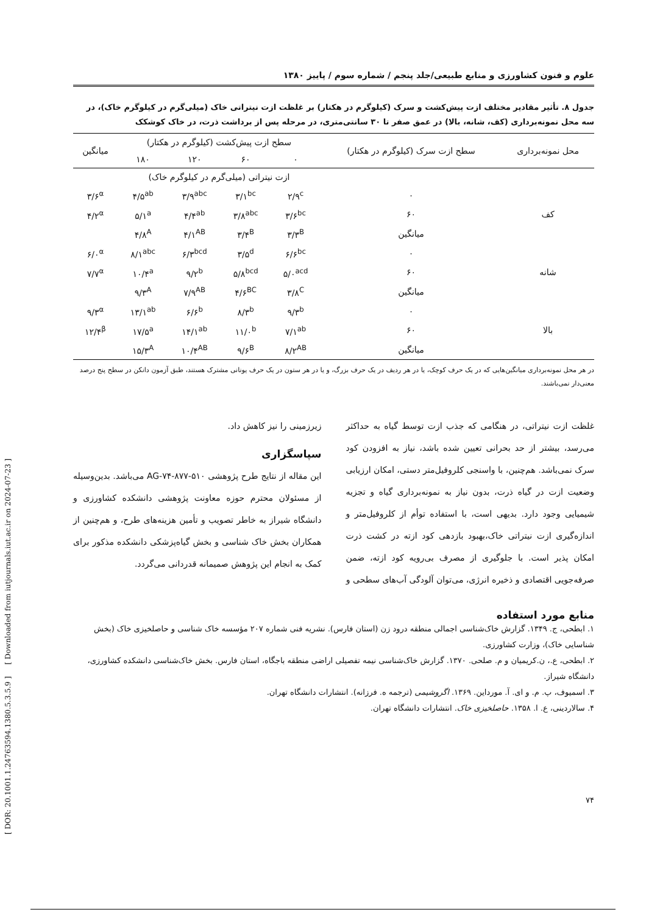علوم و فنون کشاورزی و منابع طبیعی/جلد پنجم / شماره سوم / پاییز ۱۳۸۰
جدول ۸. تأثیر مقادیر مختلف ازت پیش‌کشت و سرک (کیلوگرم در هکتار) بر غلظت ازت نیتراتی خاک (میلی‌گرم در کیلوگرم خاک)، در سه محل نمونه‌برداری (کف، شانه، بالا) در عمق صفر تا ۳۰ سانتی‌متری، در مرحله پس از برداشت ذرت، در خاک کوشکک
| محل نمونه‌برداری | سطح ازت سرک (کیلوگرم در هکتار) | سطح ازت پیش‌کشت (کیلوگرم در هکتار) | | | | میانگین |
| --- | --- | --- | --- | --- | --- | --- |
| | | ۰ | ۶۰ | ۱۲۰ | ۱۸۰ | |
| | | ازت نیتراتی (میلی‌گرم در کیلوگرم خاک) | | | | |
| کف | ۰ | ۲/۹<sup>c</sup> | ۳/۱<sup>bc</sup> | ۳/۹<sup>abc</sup> | ۴/۵<sup>ab</sup> | ۳/۶<sup>α</sup> |
| | ۶۰ | ۳/۶<sup>bc</sup> | ۳/۸<sup>abc</sup> | ۴/۴<sup>ab</sup> | ۵/۱<sup>a</sup> | ۴/۲<sup>α</sup> |
| | میانگین | ۳/۳<sup>B</sup> | ۳/۴<sup>B</sup> | ۴/۱<sup>AB</sup> | ۴/۸<sup>A</sup> | |
| شانه | ۰ | ۶/۶<sup>bc</sup> | ۳/۵<sup>d</sup> | ۶/۳<sup>bcd</sup> | ۸/۱<sup>abc</sup> | ۶/۰<sup>α</sup> |
| | ۶۰ | ۵/۰<sup>acd</sup> | ۵/۸<sup>bcd</sup> | ۹/۲<sup>b</sup> | ۱۰/۴<sup>a</sup> | ۷/۷<sup>α</sup> |
| | میانگین | ۳/۸<sup>C</sup> | ۴/۶<sup>BC</sup> | ۷/۹<sup>AB</sup> | ۹/۳<sup>A</sup> | |
| بالا | ۰ | ۹/۳<sup>b</sup> | ۸/۳<sup>b</sup> | ۶/۶<sup>b</sup> | ۱۳/۱<sup>ab</sup> | ۹/۳<sup>α</sup> |
| | ۶۰ | ۷/۱<sup>ab</sup> | ۱۱/۰<sup>b</sup> | ۱۴/۱<sup>ab</sup> | ۱۷/۵<sup>a</sup> | ۱۲/۴<sup>β</sup> |
| | میانگین | ۸/۲<sup>AB</sup> | ۹/۶<sup>B</sup> | ۱۰/۴<sup>AB</sup> | ۱۵/۳<sup>A</sup> | |
در هر محل نمونه‌برداری میانگین‌هایی که در یک حرف کوچک، یا در هر ردیف در یک حرف بزرگ، و یا در هر ستون در یک حرف یونانی مشترک هستند، طبق آزمون دانکن در سطح پنج درصد معنی‌دار نمی‌باشند.
غلظت ازت نیتراتی، در هنگامی که جذب ازت توسط گیاه به حداکثر می‌رسد، بیشتر از حد بحرانی تعیین شده باشد، نیاز به افزودن کود سرک نمی‌باشد. هم‌چنین، با واسنجی کلروفیل‌متر دستی، امکان ارزیابی وضعیت ازت در گیاه ذرت، بدون نیاز به نمونه‌برداری گیاه و تجزیه شیمیایی وجود دارد. بدیهی است، با استفاده توأم از کلروفیل‌متر و اندازه‌گیری ازت نیتراتی خاک،بهبود بازدهی کود ازته در کشت ذرت امکان پذیر است. با جلوگیری از مصرف بی‌رویه کود ازته، ضمن صرفه‌جویی اقتصادی و ذخیره انرژی، می‌توان آلودگی آب‌های سطحی و
زیرزمینی را نیز کاهش داد.
سپاسگزاری
این مقاله از نتایج طرح پژوهشی ۵۱۰-۸۷۷-AG-۷۴ می‌باشد. بدین‌وسیله از مسئولان محترم حوزه معاونت پژوهشی دانشکده کشاورزی و دانشگاه شیراز به خاطر تصویب و تأمین هزینه‌های طرح، و هم‌چنین از همکاران بخش خاک شناسی و بخش گیاه‌پزشکی دانشکده مذکور برای کمک به انجام این پژوهش صمیمانه قدردانی می‌گردد.
منابع مورد استفاده
۱. ابطحی، ج. ۱۳۴۹. گزارش خاک‌شناسی اجمالی منطقه درود زن (استان فارس). نشریه فنی شماره ۲۰۷ مؤسسه خاک شناسی و حاصلخیزی خاک (بخش شناسایی خاک)، وزارت کشاورزی.
۲. ابطحی، ع.، ن.کریمیان و م. صلحی. ۱۳۷۰. گزارش خاک‌شناسی نیمه تفصیلی اراضی منطقه باجگاه، استان فارس. بخش خاک‌شناسی دانشکده کشاورزی، دانشگاه شیراز.
۳. اسمیوف، پ. م. و ای. آ. مورداین. ۱۳۶۹. اگروشیمی (ترجمه ه. فرزانه). انتشارات دانشگاه تهران.
۴. سالاردینی، ع. ا. ۱۳۵۸. حاصلخیزی خاک. انتشارات دانشگاه تهران.
۷۴
[ DOR: 20.1001.1.24763594.1380.5.3.5.9 ] [ Downloaded from iutjournals.iut.ac.ir on 2024-07-23 ]